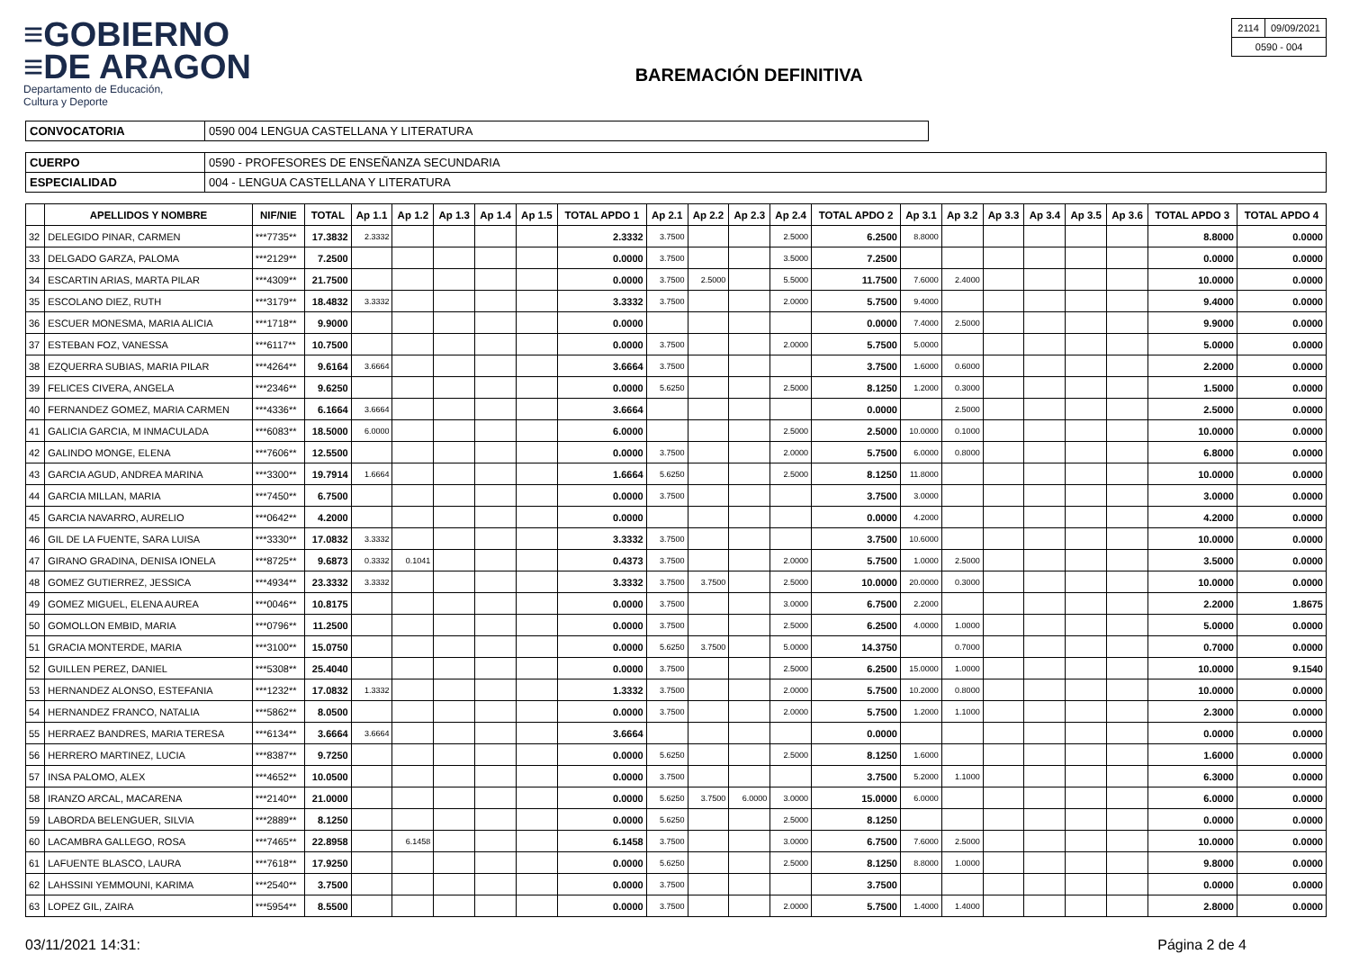≡GOBIERNO
≡DE ARAGON
Departamento de Educación,
Cultura y Deporte
BAREMACIÓN DEFINITIVA
| 2114 | 09/09/2021 |
| 0590 - 004 | |
| CONVOCATORIA | 0590 004 LENGUA CASTELLANA Y LITERATURA |
| CUERPO | 0590 - PROFESORES DE ENSEÑANZA SECUNDARIA |
| ESPECIALIDAD | 004 - LENGUA CASTELLANA Y LITERATURA |
| | APELLIDOS Y NOMBRE | NIF/NIE | TOTAL | Ap 1.1 | Ap 1.2 | Ap 1.3 | Ap 1.4 | Ap 1.5 | TOTAL APDO 1 | Ap 2.1 | Ap 2.2 | Ap 2.3 | Ap 2.4 | TOTAL APDO 2 | Ap 3.1 | Ap 3.2 | Ap 3.3 | Ap 3.4 | Ap 3.5 | Ap 3.6 | TOTAL APDO 3 | TOTAL APDO 4 |
| --- | --- | --- | --- | --- | --- | --- | --- | --- | --- | --- | --- | --- | --- | --- | --- | --- | --- | --- | --- | --- | --- | --- |
| 32 | DELEGIDO PINAR, CARMEN | ***7735** | 17.3832 | 2.3332 | | | | | 2.3332 | 3.7500 | | | 2.5000 | 6.2500 | 8.8000 | | | | | | 8.8000 | 0.0000 |
| 33 | DELGADO GARZA, PALOMA | ***2129** | 7.2500 | | | | | | 0.0000 | 3.7500 | | | 3.5000 | 7.2500 | | | | | | | 0.0000 | 0.0000 |
| 34 | ESCARTIN ARIAS, MARTA PILAR | ***4309** | 21.7500 | | | | | | 0.0000 | 3.7500 | 2.5000 | | 5.5000 | 11.7500 | 7.6000 | 2.4000 | | | | | 10.0000 | 0.0000 |
| 35 | ESCOLANO DIEZ, RUTH | ***3179** | 18.4832 | 3.3332 | | | | | 3.3332 | 3.7500 | | | 2.0000 | 5.7500 | 9.4000 | | | | | | 9.4000 | 0.0000 |
| 36 | ESCUER MONESMA, MARIA ALICIA | ***1718** | 9.9000 | | | | | | 0.0000 | | | | | 0.0000 | 7.4000 | 2.5000 | | | | | 9.9000 | 0.0000 |
| 37 | ESTEBAN FOZ, VANESSA | ***6117** | 10.7500 | | | | | | 0.0000 | 3.7500 | | | 2.0000 | 5.7500 | 5.0000 | | | | | | 5.0000 | 0.0000 |
| 38 | EZQUERRA SUBIAS, MARIA PILAR | ***4264** | 9.6164 | 3.6664 | | | | | 3.6664 | 3.7500 | | | | 3.7500 | 1.6000 | 0.6000 | | | | | 2.2000 | 0.0000 |
| 39 | FELICES CIVERA, ANGELA | ***2346** | 9.6250 | | | | | | 0.0000 | 5.6250 | | | 2.5000 | 8.1250 | 1.2000 | 0.3000 | | | | | 1.5000 | 0.0000 |
| 40 | FERNANDEZ GOMEZ, MARIA CARMEN | ***4336** | 6.1664 | 3.6664 | | | | | 3.6664 | | | | | 0.0000 | | 2.5000 | | | | | 2.5000 | 0.0000 |
| 41 | GALICIA GARCIA, M INMACULADA | ***6083** | 18.5000 | 6.0000 | | | | | 6.0000 | | | | 2.5000 | 2.5000 | 10.0000 | 0.1000 | | | | | 10.0000 | 0.0000 |
| 42 | GALINDO MONGE, ELENA | ***7606** | 12.5500 | | | | | | 0.0000 | 3.7500 | | | 2.0000 | 5.7500 | 6.0000 | 0.8000 | | | | | 6.8000 | 0.0000 |
| 43 | GARCIA AGUD, ANDREA MARINA | ***3300** | 19.7914 | 1.6664 | | | | | 1.6664 | 5.6250 | | | 2.5000 | 8.1250 | 11.8000 | | | | | | 10.0000 | 0.0000 |
| 44 | GARCIA MILLAN, MARIA | ***7450** | 6.7500 | | | | | | 0.0000 | 3.7500 | | | | 3.7500 | 3.0000 | | | | | | 3.0000 | 0.0000 |
| 45 | GARCIA NAVARRO, AURELIO | ***0642** | 4.2000 | | | | | | 0.0000 | | | | | 0.0000 | 4.2000 | | | | | | 4.2000 | 0.0000 |
| 46 | GIL DE LA FUENTE, SARA LUISA | ***3330** | 17.0832 | 3.3332 | | | | | 3.3332 | 3.7500 | | | | 3.7500 | 10.6000 | | | | | | 10.0000 | 0.0000 |
| 47 | GIRANO GRADINA, DENISA IONELA | ***8725** | 9.6873 | 0.3332 | 0.1041 | | | | 0.4373 | 3.7500 | | | 2.0000 | 5.7500 | 1.0000 | 2.5000 | | | | | 3.5000 | 0.0000 |
| 48 | GOMEZ GUTIERREZ, JESSICA | ***4934** | 23.3332 | 3.3332 | | | | | 3.3332 | 3.7500 | 3.7500 | | 2.5000 | 10.0000 | 20.0000 | 0.3000 | | | | | 10.0000 | 0.0000 |
| 49 | GOMEZ MIGUEL, ELENA AUREA | ***0046** | 10.8175 | | | | | | 0.0000 | 3.7500 | | | 3.0000 | 6.7500 | 2.2000 | | | | | | 2.2000 | 1.8675 |
| 50 | GOMOLLON EMBID, MARIA | ***0796** | 11.2500 | | | | | | 0.0000 | 3.7500 | | | 2.5000 | 6.2500 | 4.0000 | 1.0000 | | | | | 5.0000 | 0.0000 |
| 51 | GRACIA MONTERDE, MARIA | ***3100** | 15.0750 | | | | | | 0.0000 | 5.6250 | 3.7500 | | 5.0000 | 14.3750 | | 0.7000 | | | | | 0.7000 | 0.0000 |
| 52 | GUILLEN PEREZ, DANIEL | ***5308** | 25.4040 | | | | | | 0.0000 | 3.7500 | | | 2.5000 | 6.2500 | 15.0000 | 1.0000 | | | | | 10.0000 | 9.1540 |
| 53 | HERNANDEZ ALONSO, ESTEFANIA | ***1232** | 17.0832 | 1.3332 | | | | | 1.3332 | 3.7500 | | | 2.0000 | 5.7500 | 10.2000 | 0.8000 | | | | | 10.0000 | 0.0000 |
| 54 | HERNANDEZ FRANCO, NATALIA | ***5862** | 8.0500 | | | | | | 0.0000 | 3.7500 | | | 2.0000 | 5.7500 | 1.2000 | 1.1000 | | | | | 2.3000 | 0.0000 |
| 55 | HERRAEZ BANDRES, MARIA TERESA | ***6134** | 3.6664 | 3.6664 | | | | | 3.6664 | | | | | 0.0000 | | | | | | | 0.0000 | 0.0000 |
| 56 | HERRERO MARTINEZ, LUCIA | ***8387** | 9.7250 | | | | | | 0.0000 | 5.6250 | | | 2.5000 | 8.1250 | 1.6000 | | | | | | 1.6000 | 0.0000 |
| 57 | INSA PALOMO, ALEX | ***4652** | 10.0500 | | | | | | 0.0000 | 3.7500 | | | | 3.7500 | 5.2000 | 1.1000 | | | | | 6.3000 | 0.0000 |
| 58 | IRANZO ARCAL, MACARENA | ***2140** | 21.0000 | | | | | | 0.0000 | 5.6250 | 3.7500 | 6.0000 | 3.0000 | 15.0000 | 6.0000 | | | | | | 6.0000 | 0.0000 |
| 59 | LABORDA BELENGUER, SILVIA | ***2889** | 8.1250 | | | | | | 0.0000 | 5.6250 | | | 2.5000 | 8.1250 | | | | | | | 0.0000 | 0.0000 |
| 60 | LACAMBRA GALLEGO, ROSA | ***7465** | 22.8958 | | 6.1458 | | | | 6.1458 | 3.7500 | | | 3.0000 | 6.7500 | 7.6000 | 2.5000 | | | | | 10.0000 | 0.0000 |
| 61 | LAFUENTE BLASCO, LAURA | ***7618** | 17.9250 | | | | | | 0.0000 | 5.6250 | | | 2.5000 | 8.1250 | 8.8000 | 1.0000 | | | | | 9.8000 | 0.0000 |
| 62 | LAHSSINI YEMMOUNI, KARIMA | ***2540** | 3.7500 | | | | | | 0.0000 | 3.7500 | | | | 3.7500 | | | | | | | 0.0000 | 0.0000 |
| 63 | LOPEZ GIL, ZAIRA | ***5954** | 8.5500 | | | | | | 0.0000 | 3.7500 | | | 2.0000 | 5.7500 | 1.4000 | 1.4000 | | | | | 2.8000 | 0.0000 |
03/11/2021 14:31: Página 2 de 4